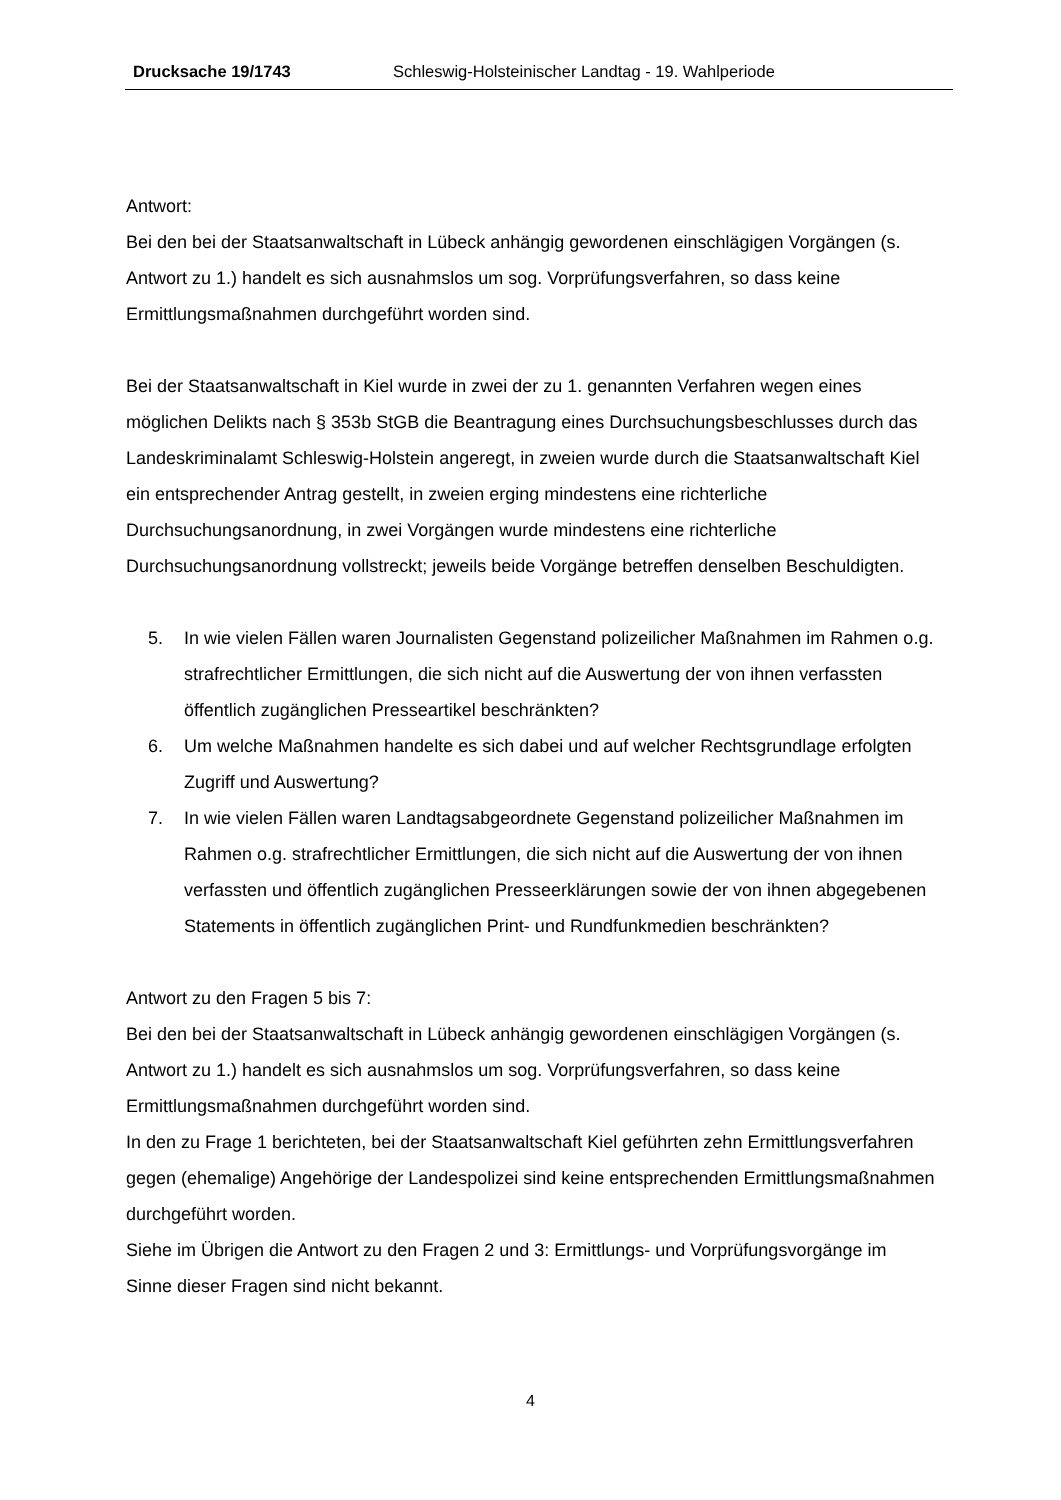Drucksache 19/1743 Schleswig-Holsteinischer Landtag - 19. Wahlperiode
Antwort:
Bei den bei der Staatsanwaltschaft in Lübeck anhängig gewordenen einschlägigen Vorgängen (s. Antwort zu 1.) handelt es sich ausnahmslos um sog. Vorprüfungsverfahren, so dass keine Ermittlungsmaßnahmen durchgeführt worden sind.
Bei der Staatsanwaltschaft in Kiel wurde in zwei der zu 1. genannten Verfahren wegen eines möglichen Delikts nach § 353b StGB die Beantragung eines Durchsuchungsbeschlusses durch das Landeskriminalamt Schleswig-Holstein angeregt, in zweien wurde durch die Staatsanwaltschaft Kiel ein entsprechender Antrag gestellt, in zweien erging mindestens eine richterliche Durchsuchungsanordnung, in zwei Vorgängen wurde mindestens eine richterliche Durchsuchungsanordnung vollstreckt; jeweils beide Vorgänge betreffen denselben Beschuldigten.
5. In wie vielen Fällen waren Journalisten Gegenstand polizeilicher Maßnahmen im Rahmen o.g. strafrechtlicher Ermittlungen, die sich nicht auf die Auswertung der von ihnen verfassten öffentlich zugänglichen Presseartikel beschränkten?
6. Um welche Maßnahmen handelte es sich dabei und auf welcher Rechtsgrundlage erfolgten Zugriff und Auswertung?
7. In wie vielen Fällen waren Landtagsabgeordnete Gegenstand polizeilicher Maßnahmen im Rahmen o.g. strafrechtlicher Ermittlungen, die sich nicht auf die Auswertung der von ihnen verfassten und öffentlich zugänglichen Presseerklärungen sowie der von ihnen abgegebenen Statements in öffentlich zugänglichen Print- und Rundfunkmedien beschränkten?
Antwort zu den Fragen 5 bis 7:
Bei den bei der Staatsanwaltschaft in Lübeck anhängig gewordenen einschlägigen Vorgängen (s. Antwort zu 1.) handelt es sich ausnahmslos um sog. Vorprüfungsverfahren, so dass keine Ermittlungsmaßnahmen durchgeführt worden sind.
In den zu Frage 1 berichteten, bei der Staatsanwaltschaft Kiel geführten zehn Ermittlungsverfahren gegen (ehemalige) Angehörige der Landespolizei sind keine entsprechenden Ermittlungsmaßnahmen durchgeführt worden.
Siehe im Übrigen die Antwort zu den Fragen 2 und 3: Ermittlungs- und Vorprüfungsvorgänge im Sinne dieser Fragen sind nicht bekannt.
4